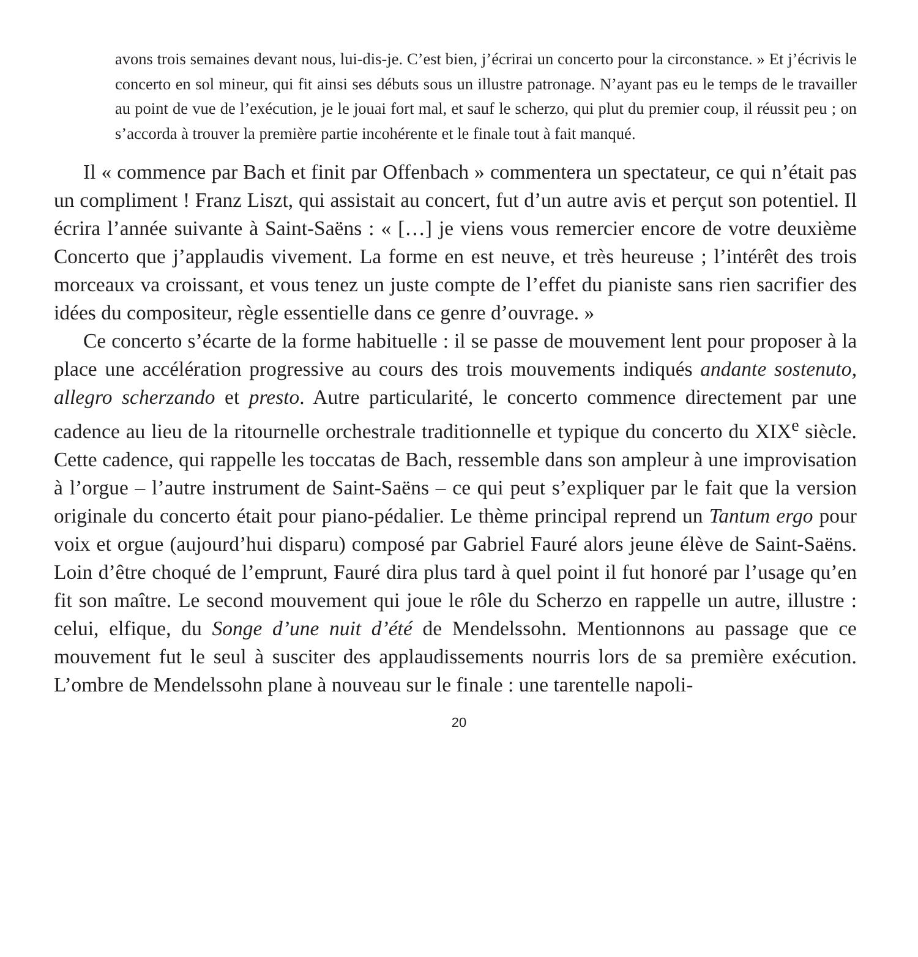avons trois semaines devant nous, lui-dis-je. C’est bien, j’écrirai un concerto pour la circonstance. » Et j’écrivis le concerto en sol mineur, qui fit ainsi ses débuts sous un illustre patronage. N’ayant pas eu le temps de le travailler au point de vue de l’exécution, je le jouai fort mal, et sauf le scherzo, qui plut du premier coup, il réussit peu ; on s’accorda à trouver la première partie incohérente et le finale tout à fait manqué.
Il « commence par Bach et finit par Offenbach » commentera un spectateur, ce qui n’était pas un compliment ! Franz Liszt, qui assistait au concert, fut d’un autre avis et perçut son potentiel. Il écrira l’année suivante à Saint-Saëns : « […] je viens vous remercier encore de votre deuxième Concerto que j’applaudis vivement. La forme en est neuve, et très heureuse ; l’intérêt des trois morceaux va croissant, et vous tenez un juste compte de l’effet du pianiste sans rien sacrifier des idées du compositeur, règle essentielle dans ce genre d’ouvrage. »
Ce concerto s’écarte de la forme habituelle : il se passe de mouvement lent pour proposer à la place une accélération progressive au cours des trois mouvements indiqués andante sostenuto, allegro scherzando et presto. Autre particularité, le concerto commence directement par une cadence au lieu de la ritournelle orchestrale traditionnelle et typique du concerto du XIX<sup>e</sup> siècle. Cette cadence, qui rappelle les toccatas de Bach, ressemble dans son ampleur à une improvisation à l’orgue – l’autre instrument de Saint-Saëns – ce qui peut s’expliquer par le fait que la version originale du concerto était pour piano-pédalier. Le thème principal reprend un Tantum ergo pour voix et orgue (aujourd’hui disparu) composé par Gabriel Fauré alors jeune élève de Saint-Saëns. Loin d’être choqué de l’emprunt, Fauré dira plus tard à quel point il fut honoré par l’usage qu’en fit son maître. Le second mouvement qui joue le rôle du Scherzo en rappelle un autre, illustre : celui, elfique, du Songe d’une nuit d’été de Mendelssohn. Mentionnons au passage que ce mouvement fut le seul à susciter des applaudissements nourris lors de sa première exécution. L’ombre de Mendelssohn plane à nouveau sur le finale : une tarentelle napoli-
20